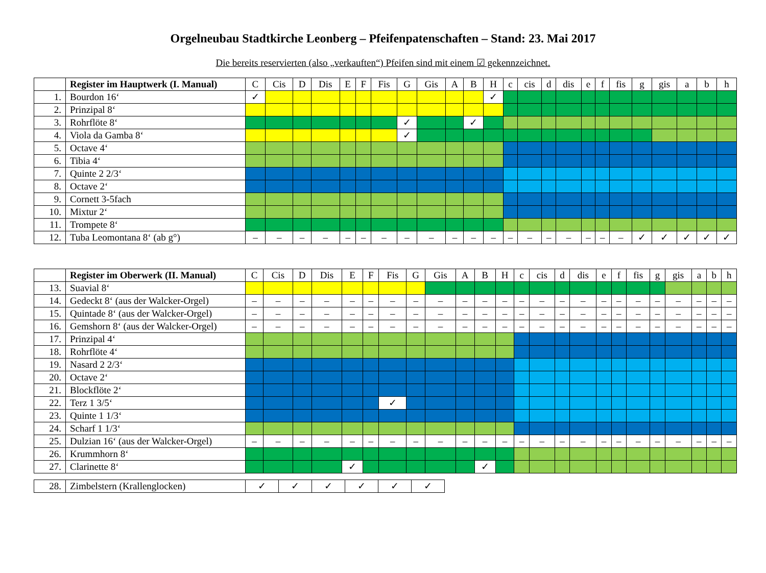Orgelneubau Stadtkirche Leonberg – Pfeifenpatenschaften – Stand: 23. Mai 2017
Die bereits reservierten (also „verkauften“) Pfeifen sind mit einem ☑ gekennzeichnet.
| | Register im Hauptwerk (I. Manual) | C | Cis | D | Dis | E | F | Fis | G | Gis | A | B | H | c | cis | d | dis | e | f | fis | g | gis | a | b | h |
| --- | --- | --- | --- | --- | --- | --- | --- | --- | --- | --- | --- | --- | --- | --- | --- | --- | --- | --- | --- | --- | --- | --- | --- | --- | --- |
| 1. | Bourdon 16‘ | ✓ | | | | | | | | | | | ✓ | | | | | | | | | | | | |
| 2. | Prinzipal 8‘ | | | | | | | | | | | | | | | | | | | | | | | | |
| 3. | Rohrflöte 8‘ | | | | | | | | ✓ | | | ✓ | | | | | | | | | | | | | |
| 4. | Viola da Gamba 8‘ | | | | | | | | ✓ | | | | | | | | | | | | | | | | |
| 5. | Octave 4‘ | | | | | | | | | | | | | | | | | | | | | | | | |
| 6. | Tibia 4‘ | | | | | | | | | | | | | | | | | | | | | | | | |
| 7. | Quinte 2 2/3‘ | | | | | | | | | | | | | | | | | | | | | | | | |
| 8. | Octave 2‘ | | | | | | | | | | | | | | | | | | | | | | | | |
| 9. | Cornett 3-5fach | | | | | | | | | | | | | | | | | | | | | | | | |
| 10. | Mixtur 2‘ | | | | | | | | | | | | | | | | | | | | | | | | |
| 11. | Trompete 8‘ | | | | | | | | | | | | | | | | | | | | | | | | |
| 12. | Tuba Leomontana 8‘ (ab g°) | – | – | – | – | – | – | – | – | – | – | – | – | – | – | – | – | – | – | – | ✓ | ✓ | ✓ | ✓ | ✓ |
| | Register im Oberwerk (II. Manual) | C | Cis | D | Dis | E | F | Fis | G | Gis | A | B | H | c | cis | d | dis | e | f | fis | g | gis | a | b | h |
| --- | --- | --- | --- | --- | --- | --- | --- | --- | --- | --- | --- | --- | --- | --- | --- | --- | --- | --- | --- | --- | --- | --- | --- | --- | --- |
| 13. | Suavial 8‘ | | | | | | | | | | | | | | | | | | | | | | | | |
| 14. | Gedeckt 8‘ (aus der Walcker-Orgel) | – | – | – | – | – | – | – | – | – | – | – | – | – | – | – | – | – | – | – | – | – | – | – | – |
| 15. | Quintade 8‘ (aus der Walcker-Orgel) | – | – | – | – | – | – | – | – | – | – | – | – | – | – | – | – | – | – | – | – | – | – | – | – |
| 16. | Gemshorn 8‘ (aus der Walcker-Orgel) | – | – | – | – | – | – | – | – | – | – | – | – | – | – | – | – | – | – | – | – | – | – | – | – |
| 17. | Prinzipal 4‘ | | | | | | | | | | | | | | | | | | | | | | | | |
| 18. | Rohrflöte 4‘ | | | | | | | | | | | | | | | | | | | | | | | | |
| 19. | Nasard 2 2/3‘ | | | | | | | | | | | | | | | | | | | | | | | | |
| 20. | Octave 2‘ | | | | | | | | | | | | | | | | | | | | | | | | |
| 21. | Blockflöte 2‘ | | | | | | | | | | | | | | | | | | | | | | | | |
| 22. | Terz 1 3/5‘ | | | | | | | ✓ | | | | | | | | | | | | | | | | | |
| 23. | Quinte 1 1/3‘ | | | | | | | | | | | | | | | | | | | | | | | | |
| 24. | Scharf 1 1/3‘ | | | | | | | | | | | | | | | | | | | | | | | | |
| 25. | Dulzian 16‘ (aus der Walcker-Orgel) | – | – | – | – | – | – | – | – | – | – | – | – | – | – | – | – | – | – | – | – | – | – | – | – |
| 26. | Krummhorn 8‘ | | | | | | | | | | | | | | | | | | | | | | | | |
| 27. | Clarinette 8‘ | | | | | ✓ | | | | | | ✓ | | | | | | | | | | | | | |
| 28. | Zimbelstern (Krallenglocken) | ✓ | ✓ | ✓ | ✓ | ✓ | ✓ |